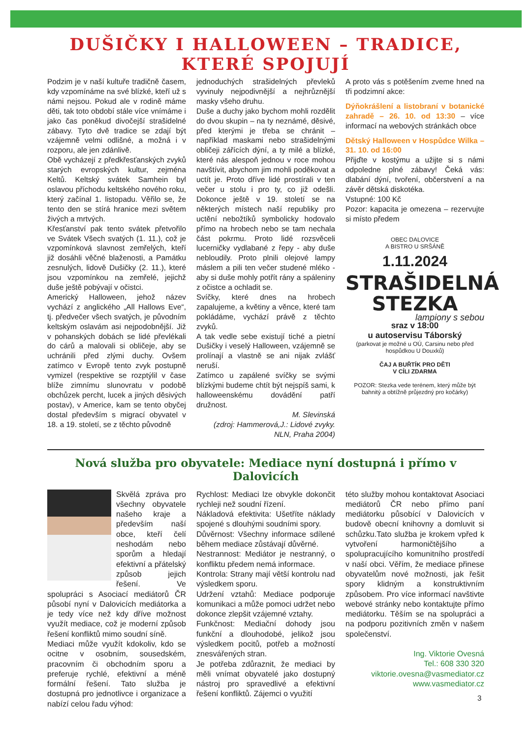DUŠIČKY I HALLOWEEN – TRADICE, KTERÉ SPOJUJÍ
Podzim je v naší kultuře tradičně časem, kdy vzpomínáme na své blízké, kteří už s námi nejsou. Pokud ale v rodině máme děti, tak toto období stále více vnímáme i jako čas poněkud divočejší strašidelné zábavy. Tyto dvě tradice se zdají být vzájemně velmi odlišné, a možná i v rozporu, ale jen zdánlivě.
Obě vycházejí z předkřesťanských zvyků starých evropských kultur, zejména Keltů. Keltský svátek Samhein byl oslavou příchodu keltského nového roku, který začínal 1. listopadu. Věřilo se, že tento den se stírá hranice mezi světem živých a mrtvých.
Křesťanství pak tento svátek přetvořilo ve Svátek Všech svatých (1. 11.), což je vzpomínková slavnost zemřelých, kteří již dosáhli věčné blaženosti, a Památku zesnulých, lidově Dušičky (2. 11.), které jsou vzpomínkou na zemřelé, jejichž duše ještě pobývají v očistci.
Americký Halloween, jehož název vychází z anglického „All Hallows Eve“, tj. předvečer všech svatých, je původním keltským oslavám asi nejpodobnější. Již v pohanských dobách se lidé převlékali do cárů a malovali si obličeje, aby se uchránili před zlými duchy. Ovšem zatímco v Evropě tento zvyk postupně vymizel (respektive se rozptýlil v čase blíže zimnímu slunovratu v podobě obchůzek percht, lucek a jiných děsivých postav), v Americe, kam se tento obyčej dostal především s migrací obyvatel v 18. a 19. století, se z těchto původně
jednoduchých strašidelných převleků vyvinuly nejpodivnější a nejhrůznější masky všeho druhu.
Duše a duchy jako bychom mohli rozdělit do dvou skupin – na ty neznámé, děsivé, před kterými je třeba se chránit – například maskami nebo strašidelnými obličeji zářících dýní, a ty milé a blízké, které nás alespoň jednou v roce mohou navštívit, abychom jim mohli poděkovat a uctít je. Proto dříve lidé prostírali v ten večer u stolu i pro ty, co již odešli. Dokonce ještě v 19. století se na některých místech naší republiky pro uctění nebožtíků symbolicky hodovalo přímo na hrobech nebo se tam nechala část pokrmu. Proto lidé rozsvěceli lucerničky vydlabané z řepy - aby duše nebloudily. Proto plnili olejové lampy máslem a pili ten večer studené mléko - aby si duše mohly potřít rány a spáleniny z očistce a ochladit se.
Svíčky, které dnes na hrobech zapalujeme, a květiny a věnce, které tam pokládáme, vychází právě z těchto zvyků.
A tak vedle sebe existují tiché a pietní Dušičky i veselý Halloween, vzájemně se prolínají a vlastně se ani nijak zvlášť neruší.
Zatímco u zapálené svíčky se svými blízkými budeme chtít být nejspíš sami, k halloweenskému dovádění patří družnost.
M. Slevinská
(zdroj: Hammerová,J.: Lidové zvyky. NLN, Praha 2004)
A proto vás s potěšením zveme hned na tři podzimní akce:
Dýňokrášlení a listobraní v botanické zahradě – 26. 10. od 13:30 – více informací na webových stránkách obce
Dětský Halloween v Hospůdce Wilka – 31. 10. od 16:00
Přijďte v kostýmu a užijte si s námi odpoledne plné zábavy! Čeká vás: dlabání dýní, tvoření, občerstvení a na závěr dětská diskotéka.
Vstupné: 100 Kč
Pozor: kapacita je omezena – rezervujte si místo předem
OBEC DALOVICE
A BISTRO U SRŠÁNĚ
1.11.2024
STRAŠIDELNÁ
STEZKA
lampiony s sebou
sraz v 18:00
u autoservisu Táborský
(parkovat je možné u OÚ, Carsinu nebo před hospůdkou U Douxků)
ČAJ A BUŘTÍK PRO DĚTI
V CÍLI ZDARMA
POZOR: Stezka vede terénem, který může být bahnitý a obtížně průjezdný pro kočárky)
Nová služba pro obyvatele: Mediace nyní dostupná i přímo v Dalovicích
Skvělá zpráva pro všechny obyvatele našeho kraje a především naší obce, kteří čelí neshodám nebo sporům a hledají efektivní a přátelský způsob jejich řešení. Ve spolupráci s Asociací mediátorů ČR působí nyní v Dalovicích mediátorka a je tedy více než kdy dříve možnost využít mediace, což je moderní způsob řešení konfliktů mimo soudní síně.
Mediaci může využít kdokoliv, kdo se ocitne v osobním, sousedském, pracovním či obchodním sporu a preferuje rychlé, efektivní a méně formální řešení. Tato služba je dostupná pro jednotlivce i organizace a nabízí celou řadu výhod:
Rychlost: Mediaci lze obvykle dokončit rychleji než soudní řízení.
Nákladová efektivita: Ušetříte náklady spojené s dlouhými soudními spory.
Důvěrnost: Všechny informace sdílené během mediace zůstávají důvěrné.
Nestrannost: Mediátor je nestranný, o konfliktu předem nemá informace.
Kontrola: Strany mají větší kontrolu nad výsledkem sporu.
Udržení vztahů: Mediace podporuje komunikaci a může pomoci udržet nebo dokonce zlepšit vzájemné vztahy.
Funkčnost: Mediační dohody jsou funkční a dlouhodobé, jelikož jsou výsledkem pocitů, potřeb a možností znesvářených stran.
Je potřeba zdůraznit, že mediaci by měli vnímat obyvatelé jako dostupný nástroj pro spravedlivé a efektivní řešení konfliktů. Zájemci o využití
této služby mohou kontaktovat Asociaci mediátorů ČR nebo přímo paní mediátorku působící v Dalovicích v budově obecní knihovny a domluvit si schůzku.Tato služba je krokem vpřed k vytvoření harmoničtějšího a spolupracujícího komunitního prostředí v naší obci. Věřím, že mediace přinese obyvatelům nové možnosti, jak řešit spory klidným a konstruktivním způsobem. Pro více informací navštivte webové stránky nebo kontaktujte přímo mediátorku. Těším se na spolupráci a na podporu pozitivních změn v našem společenství.
Ing. Viktorie Ovesná
Tel.: 608 330 320
viktorie.ovesna@vasmediator.cz
www.vasmediator.cz
3